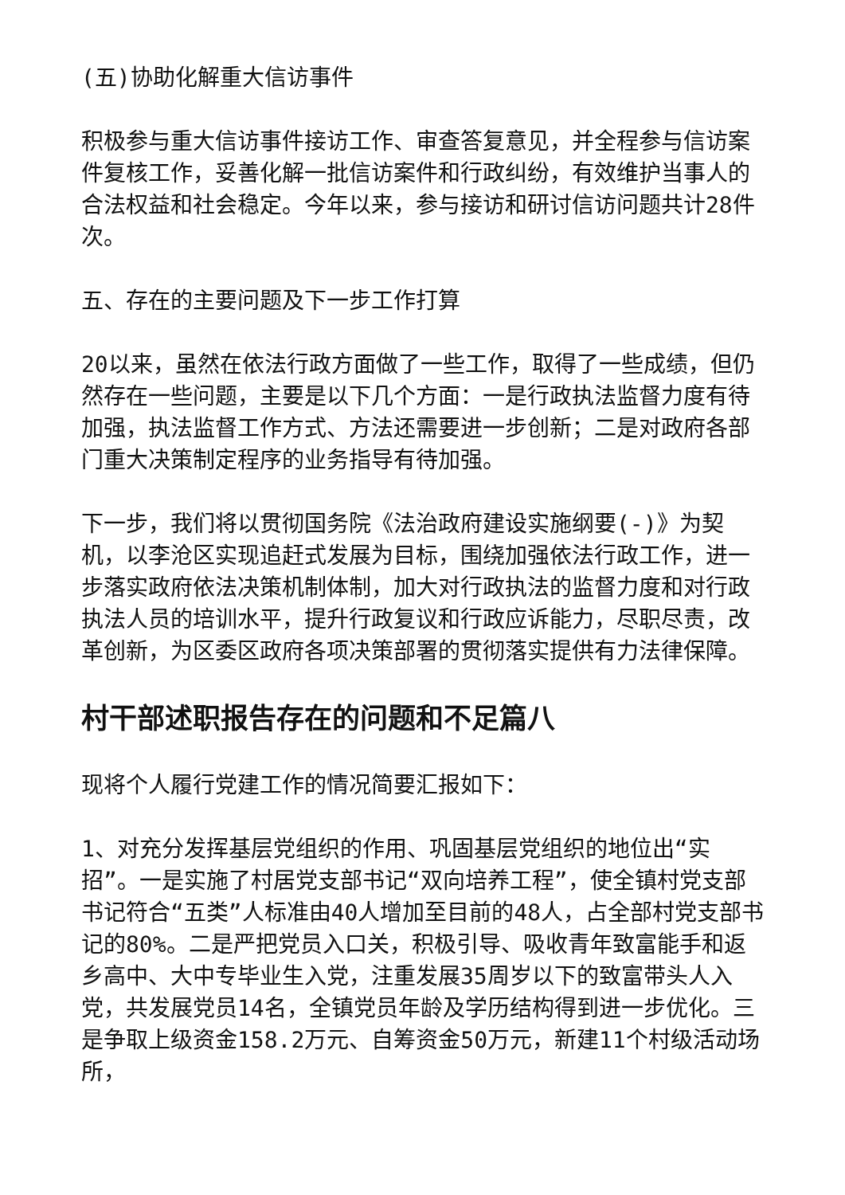(五)协助化解重大信访事件
积极参与重大信访事件接访工作、审查答复意见，并全程参与信访案件复核工作，妥善化解一批信访案件和行政纠纷，有效维护当事人的合法权益和社会稳定。今年以来，参与接访和研讨信访问题共计28件次。
五、存在的主要问题及下一步工作打算
20以来，虽然在依法行政方面做了一些工作，取得了一些成绩，但仍然存在一些问题，主要是以下几个方面：一是行政执法监督力度有待加强，执法监督工作方式、方法还需要进一步创新；二是对政府各部门重大决策制定程序的业务指导有待加强。
下一步，我们将以贯彻国务院《法治政府建设实施纲要(-)》为契机，以李沧区实现追赶式发展为目标，围绕加强依法行政工作，进一步落实政府依法决策机制体制，加大对行政执法的监督力度和对行政执法人员的培训水平，提升行政复议和行政应诉能力，尽职尽责，改革创新，为区委区政府各项决策部署的贯彻落实提供有力法律保障。
村干部述职报告存在的问题和不足篇八
现将个人履行党建工作的情况简要汇报如下：
1、对充分发挥基层党组织的作用、巩固基层党组织的地位出“实招”。一是实施了村居党支部书记“双向培养工程”，使全镇村党支部书记符合“五类”人标准由40人增加至目前的48人，占全部村党支部书记的80%。二是严把党员入口关，积极引导、吸收青年致富能手和返乡高中、大中专毕业生入党，注重发展35周岁以下的致富带头人入党，共发展党员14名，全镇党员年龄及学历结构得到进一步优化。三是争取上级资金158.2万元、自筹资金50万元，新建11个村级活动场所，